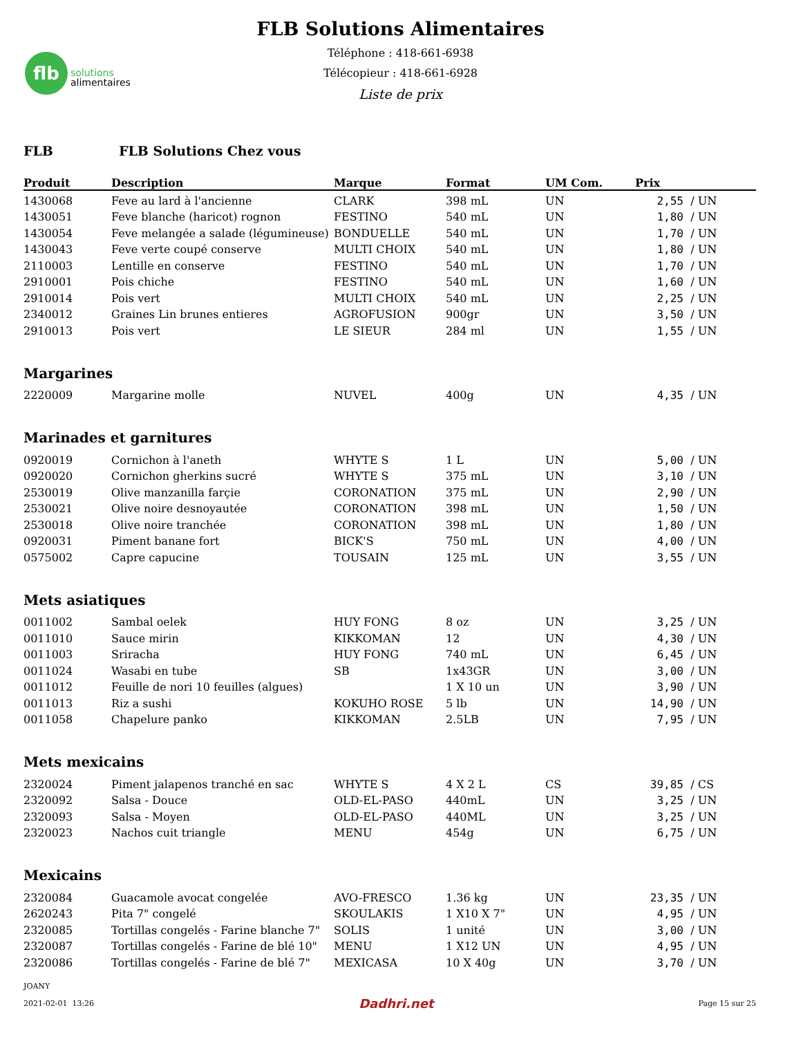flb
solutions
alimentaires
FLB Solutions Alimentaires
Téléphone : 418-661-6938
Télécopieur : 418-661-6928
Liste de prix
FLB FLB Solutions Chez vous
| Produit | Description | Marque | Format | UM Com. | Prix | |
| --- | --- | --- | --- | --- | --- | --- |
| 1430068 | Feve au lard à l'ancienne | CLARK | 398 mL | UN | 2,55 | / UN |
| 1430051 | Feve blanche (haricot) rognon | FESTINO | 540 mL | UN | 1,80 | / UN |
| 1430054 | Feve melangée a salade (légumineuse) | BONDUELLE | 540 mL | UN | 1,70 | / UN |
| 1430043 | Feve verte coupé conserve | MULTI CHOIX | 540 mL | UN | 1,80 | / UN |
| 2110003 | Lentille en conserve | FESTINO | 540 mL | UN | 1,70 | / UN |
| 2910001 | Pois chiche | FESTINO | 540 mL | UN | 1,60 | / UN |
| 2910014 | Pois vert | MULTI CHOIX | 540 mL | UN | 2,25 | / UN |
| 2340012 | Graines Lin brunes entieres | AGROFUSION | 900gr | UN | 3,50 | / UN |
| 2910013 | Pois vert | LE SIEUR | 284 ml | UN | 1,55 | / UN |
| Margarines | | | | | | |
| 2220009 | Margarine molle | NUVEL | 400g | UN | 4,35 | / UN |
| Marinades et garnitures | | | | | | |
| 0920019 | Cornichon à l'aneth | WHYTE S | 1 L | UN | 5,00 | / UN |
| 0920020 | Cornichon gherkins sucré | WHYTE S | 375 mL | UN | 3,10 | / UN |
| 2530019 | Olive manzanilla farçie | CORONATION | 375 mL | UN | 2,90 | / UN |
| 2530021 | Olive noire desnoyautée | CORONATION | 398 mL | UN | 1,50 | / UN |
| 2530018 | Olive noire tranchée | CORONATION | 398 mL | UN | 1,80 | / UN |
| 0920031 | Piment banane fort | BICK'S | 750 mL | UN | 4,00 | / UN |
| 0575002 | Capre capucine | TOUSAIN | 125 mL | UN | 3,55 | / UN |
| Mets asiatiques | | | | | | |
| 0011002 | Sambal oelek | HUY FONG | 8 oz | UN | 3,25 | / UN |
| 0011010 | Sauce mirin | KIKKOMAN | 12 | UN | 4,30 | / UN |
| 0011003 | Sriracha | HUY FONG | 740 mL | UN | 6,45 | / UN |
| 0011024 | Wasabi en tube | SB | 1x43GR | UN | 3,00 | / UN |
| 0011012 | Feuille de nori 10 feuilles (algues) | | 1 X 10 un | UN | 3,90 | / UN |
| 0011013 | Riz a sushi | KOKUHO ROSE | 5 lb | UN | 14,90 | / UN |
| 0011058 | Chapelure panko | KIKKOMAN | 2.5LB | UN | 7,95 | / UN |
| Mets mexicains | | | | | | |
| 2320024 | Piment jalapenos tranché en sac | WHYTE S | 4 X 2 L | CS | 39,85 | / CS |
| 2320092 | Salsa - Douce | OLD-EL-PASO | 440mL | UN | 3,25 | / UN |
| 2320093 | Salsa - Moyen | OLD-EL-PASO | 440ML | UN | 3,25 | / UN |
| 2320023 | Nachos cuit triangle | MENU | 454g | UN | 6,75 | / UN |
| Mexicains | | | | | | |
| 2320084 | Guacamole avocat congelée | AVO-FRESCO | 1.36 kg | UN | 23,35 | / UN |
| 2620243 | Pita 7" congelé | SKOULAKIS | 1 X10 X 7" | UN | 4,95 | / UN |
| 2320085 | Tortillas congelés - Farine blanche 7" | SOLIS | 1 unité | UN | 3,00 | / UN |
| 2320087 | Tortillas congelés - Farine de blé 10" | MENU | 1 X12 UN | UN | 4,95 | / UN |
| 2320086 | Tortillas congelés - Farine de blé 7" | MEXICASA | 10 X 40g | UN | 3,70 | / UN |
JOANY
2021-02-01 13:26 Dadhri.net Page 15 sur 25